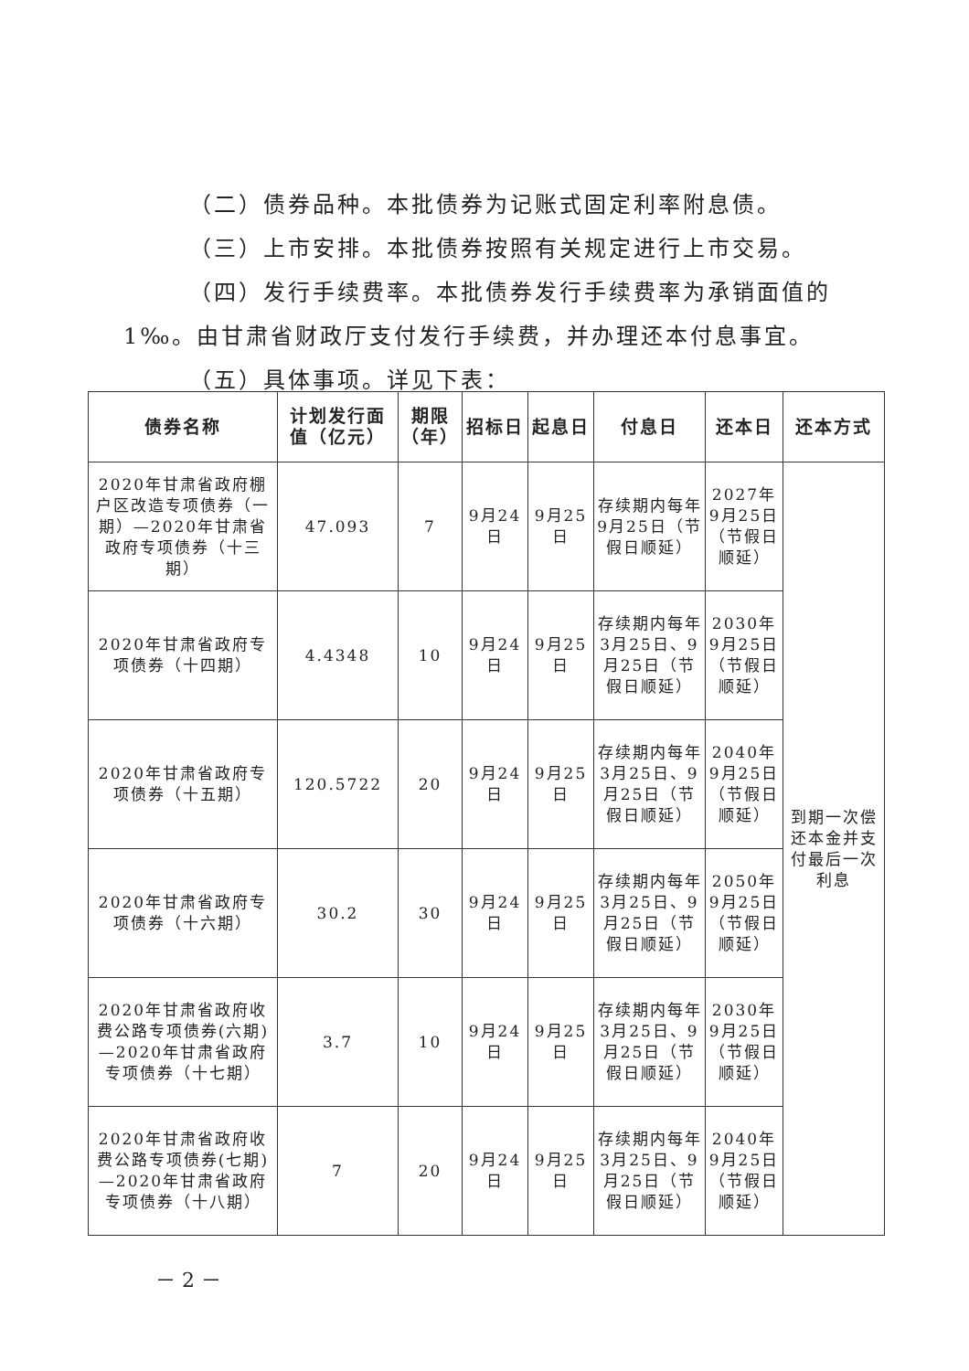（二）债券品种。本批债券为记账式固定利率附息债。
（三）上市安排。本批债券按照有关规定进行上市交易。
（四）发行手续费率。本批债券发行手续费率为承销面值的
1‰。由甘肃省财政厅支付发行手续费，并办理还本付息事宜。
（五）具体事项。详见下表：
| 债券名称 | 计划发行面值（亿元） | 期限（年） | 招标日 | 起息日 | 付息日 | 还本日 | 还本方式 |
| --- | --- | --- | --- | --- | --- | --- | --- |
| 2020年甘肃省政府棚户区改造专项债券（一期）—2020年甘肃省政府专项债券（十三期） | 47.093 | 7 | 9月24日 | 9月25日 | 存续期内每年9月25日（节假日顺延） | 2027年9月25日（节假日顺延） | 到期一次偿还本金并支付最后一次利息 |
| 2020年甘肃省政府专项债券（十四期） | 4.4348 | 10 | 9月24日 | 9月25日 | 存续期内每年3月25日、9月25日（节假日顺延） | 2030年9月25日（节假日顺延） | |
| 2020年甘肃省政府专项债券（十五期） | 120.5722 | 20 | 9月24日 | 9月25日 | 存续期内每年3月25日、9月25日（节假日顺延） | 2040年9月25日（节假日顺延） | |
| 2020年甘肃省政府专项债券（十六期） | 30.2 | 30 | 9月24日 | 9月25日 | 存续期内每年3月25日、9月25日（节假日顺延） | 2050年9月25日（节假日顺延） | |
| 2020年甘肃省政府收费公路专项债券(六期)—2020年甘肃省政府专项债券（十七期） | 3.7 | 10 | 9月24日 | 9月25日 | 存续期内每年3月25日、9月25日（节假日顺延） | 2030年9月25日（节假日顺延） | |
| 2020年甘肃省政府收费公路专项债券(七期)—2020年甘肃省政府专项债券（十八期） | 7 | 20 | 9月24日 | 9月25日 | 存续期内每年3月25日、9月25日（节假日顺延） | 2040年9月25日（节假日顺延） | |
－ 2 －